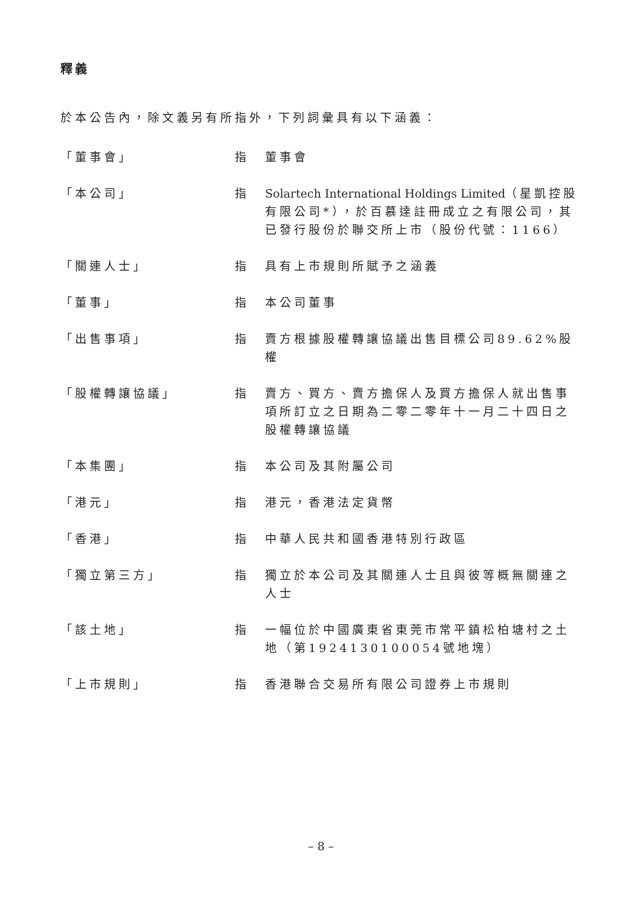釋義
於本公告內，除文義另有所指外，下列詞彙具有以下涵義：
| 「董事會」 | 指 | 董事會 |
| 「本公司」 | 指 | Solartech International Holdings Limited （星凱控股有限公司*），於百慕達註冊成立之有限公司，其已發行股份於聯交所上市（股份代號：1166） |
| 「關連人士」 | 指 | 具有上市規則所賦予之涵義 |
| 「董事」 | 指 | 本公司董事 |
| 「出售事項」 | 指 | 賣方根據股權轉讓協議出售目標公司89.62%股權 |
| 「股權轉讓協議」 | 指 | 賣方、買方、賣方擔保人及買方擔保人就出售事項所訂立之日期為二零二零年十一月二十四日之股權轉讓協議 |
| 「本集團」 | 指 | 本公司及其附屬公司 |
| 「港元」 | 指 | 港元，香港法定貨幣 |
| 「香港」 | 指 | 中華人民共和國香港特別行政區 |
| 「獨立第三方」 | 指 | 獨立於本公司及其關連人士且與彼等概無關連之人士 |
| 「該土地」 | 指 | 一幅位於中國廣東省東莞市常平鎮松柏塘村之土地（第1924130100054號地塊） |
| 「上市規則」 | 指 | 香港聯合交易所有限公司證券上市規則 |
– 8 –